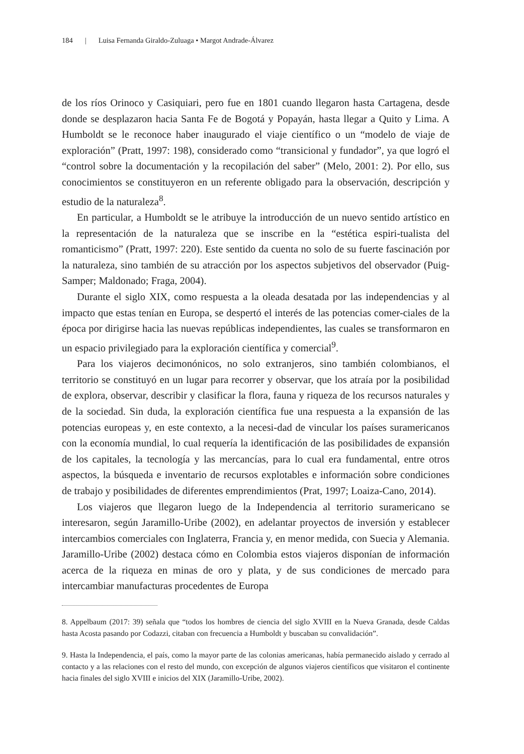184 | Luisa Fernanda Giraldo-Zuluaga • Margot Andrade-Álvarez
de los ríos Orinoco y Casiquiari, pero fue en 1801 cuando llegaron hasta Cartagena, desde donde se desplazaron hacia Santa Fe de Bogotá y Popayán, hasta llegar a Quito y Lima. A Humboldt se le reconoce haber inaugurado el viaje científico o un “modelo de viaje de exploración” (Pratt, 1997: 198), considerado como “transicional y fundador”, ya que logró el “control sobre la documentación y la recopilación del saber” (Melo, 2001: 2). Por ello, sus conocimientos se constituyeron en un referente obligado para la observación, descripción y estudio de la naturaleza<sup>8</sup>.
En particular, a Humboldt se le atribuye la introducción de un nuevo sentido artístico en la representación de la naturaleza que se inscribe en la “estética espiri-tualista del romanticismo” (Pratt, 1997: 220). Este sentido da cuenta no solo de su fuerte fascinación por la naturaleza, sino también de su atracción por los aspectos subjetivos del observador (Puig-Samper; Maldonado; Fraga, 2004).
Durante el siglo XIX, como respuesta a la oleada desatada por las independencias y al impacto que estas tenían en Europa, se despertó el interés de las potencias comer-ciales de la época por dirigirse hacia las nuevas repúblicas independientes, las cuales se transformaron en un espacio privilegiado para la exploración científica y comercial<sup>9</sup>.
Para los viajeros decimonónicos, no solo extranjeros, sino también colombianos, el territorio se constituyó en un lugar para recorrer y observar, que los atraía por la posibilidad de explora, observar, describir y clasificar la flora, fauna y riqueza de los recursos naturales y de la sociedad. Sin duda, la exploración científica fue una respuesta a la expansión de las potencias europeas y, en este contexto, a la necesi-dad de vincular los países suramericanos con la economía mundial, lo cual requería la identificación de las posibilidades de expansión de los capitales, la tecnología y las mercancías, para lo cual era fundamental, entre otros aspectos, la búsqueda e inventario de recursos explotables e información sobre condiciones de trabajo y posibilidades de diferentes emprendimientos (Prat, 1997; Loaiza-Cano, 2014).
Los viajeros que llegaron luego de la Independencia al territorio suramericano se interesaron, según Jaramillo-Uribe (2002), en adelantar proyectos de inversión y establecer intercambios comerciales con Inglaterra, Francia y, en menor medida, con Suecia y Alemania. Jaramillo-Uribe (2002) destaca cómo en Colombia estos viajeros disponían de información acerca de la riqueza en minas de oro y plata, y de sus condiciones de mercado para intercambiar manufacturas procedentes de Europa
8. Appelbaum (2017: 39) señala que “todos los hombres de ciencia del siglo XVIII en la Nueva Granada, desde Caldas hasta Acosta pasando por Codazzi, citaban con frecuencia a Humboldt y buscaban su convalidación”.
9. Hasta la Independencia, el país, como la mayor parte de las colonias americanas, había permanecido aislado y cerrado al contacto y a las relaciones con el resto del mundo, con excepción de algunos viajeros científicos que visitaron el continente hacia finales del siglo XVIII e inicios del XIX (Jaramillo-Uribe, 2002).